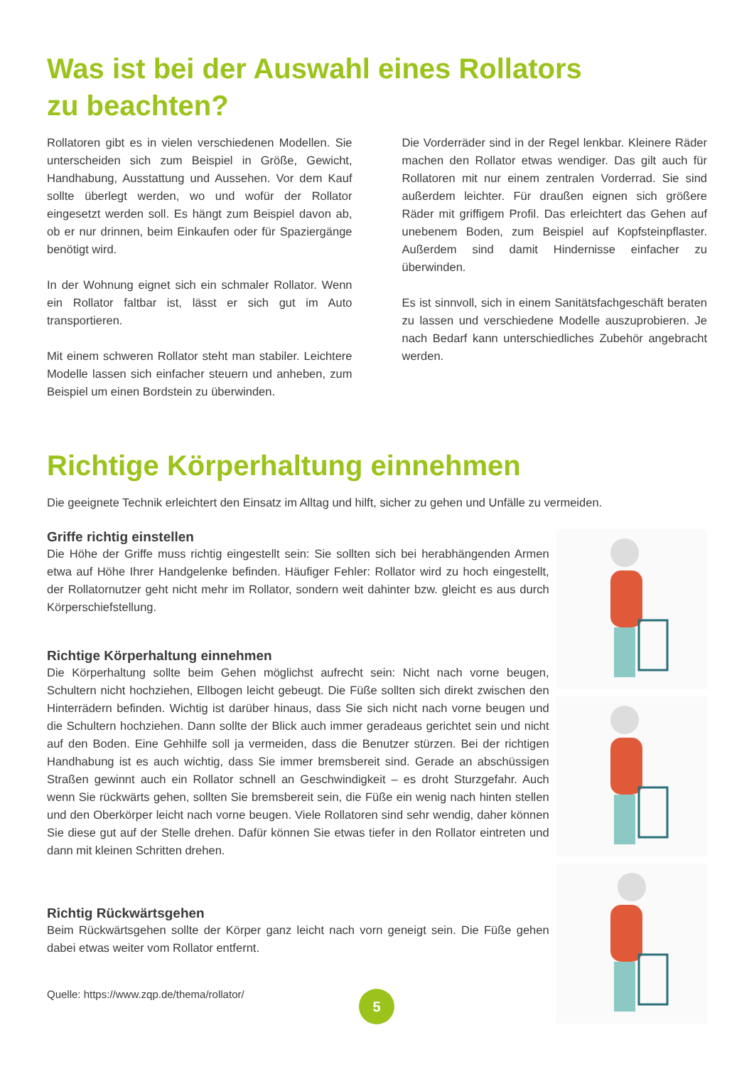Was ist bei der Auswahl eines Rollators
zu beachten?
Rollatoren gibt es in vielen verschiedenen Modellen. Sie unterscheiden sich zum Beispiel in Größe, Gewicht, Handhabung, Ausstattung und Aussehen. Vor dem Kauf sollte überlegt werden, wo und wofür der Rollator eingesetzt werden soll. Es hängt zum Beispiel davon ab, ob er nur drinnen, beim Einkaufen oder für Spaziergänge benötigt wird.
In der Wohnung eignet sich ein schmaler Rollator. Wenn ein Rollator faltbar ist, lässt er sich gut im Auto transportieren.
Mit einem schweren Rollator steht man stabiler. Leichtere Modelle lassen sich einfacher steuern und anheben, zum Beispiel um einen Bordstein zu überwinden.
Die Vorderräder sind in der Regel lenkbar. Kleinere Räder machen den Rollator etwas wendiger. Das gilt auch für Rollatoren mit nur einem zentralen Vorderrad. Sie sind außerdem leichter. Für draußen eignen sich größere Räder mit griffigem Profil. Das erleichtert das Gehen auf unebenem Boden, zum Beispiel auf Kopfsteinpflaster. Außerdem sind damit Hindernisse einfacher zu überwinden.
Es ist sinnvoll, sich in einem Sanitätsfachgeschäft beraten zu lassen und verschiedene Modelle auszuprobieren. Je nach Bedarf kann unterschiedliches Zubehör angebracht werden.
Richtige Körperhaltung einnehmen
Die geeignete Technik erleichtert den Einsatz im Alltag und hilft, sicher zu gehen und Unfälle zu vermeiden.
Griffe richtig einstellen
Die Höhe der Griffe muss richtig eingestellt sein: Sie sollten sich bei herabhängenden Armen etwa auf Höhe Ihrer Handgelenke befinden. Häufiger Fehler: Rollator wird zu hoch eingestellt, der Rollatornutzer geht nicht mehr im Rollator, sondern weit dahinter bzw. gleicht es aus durch Körperschiefstellung.
Richtige Körperhaltung einnehmen
Die Körperhaltung sollte beim Gehen möglichst aufrecht sein: Nicht nach vorne beugen, Schultern nicht hochziehen, Ellbogen leicht gebeugt. Die Füße sollten sich direkt zwischen den Hinterrädern befinden. Wichtig ist darüber hinaus, dass Sie sich nicht nach vorne beugen und die Schultern hochziehen. Dann sollte der Blick auch immer geradeaus gerichtet sein und nicht auf den Boden. Eine Gehhilfe soll ja vermeiden, dass die Benutzer stürzen. Bei der richtigen Handhabung ist es auch wichtig, dass Sie immer bremsbereit sind. Gerade an abschüssigen Straßen gewinnt auch ein Rollator schnell an Geschwindigkeit – es droht Sturzgefahr. Auch wenn Sie rückwärts gehen, sollten Sie bremsbereit sein, die Füße ein wenig nach hinten stellen und den Oberkörper leicht nach vorne beugen. Viele Rollatoren sind sehr wendig, daher können Sie diese gut auf der Stelle drehen. Dafür können Sie etwas tiefer in den Rollator eintreten und dann mit kleinen Schritten drehen.
Richtig Rückwärtsgehen
Beim Rückwärtsgehen sollte der Körper ganz leicht nach vorn geneigt sein. Die Füße gehen dabei etwas weiter vom Rollator entfernt.
Quelle: https://www.zqp.de/thema/rollator/
5